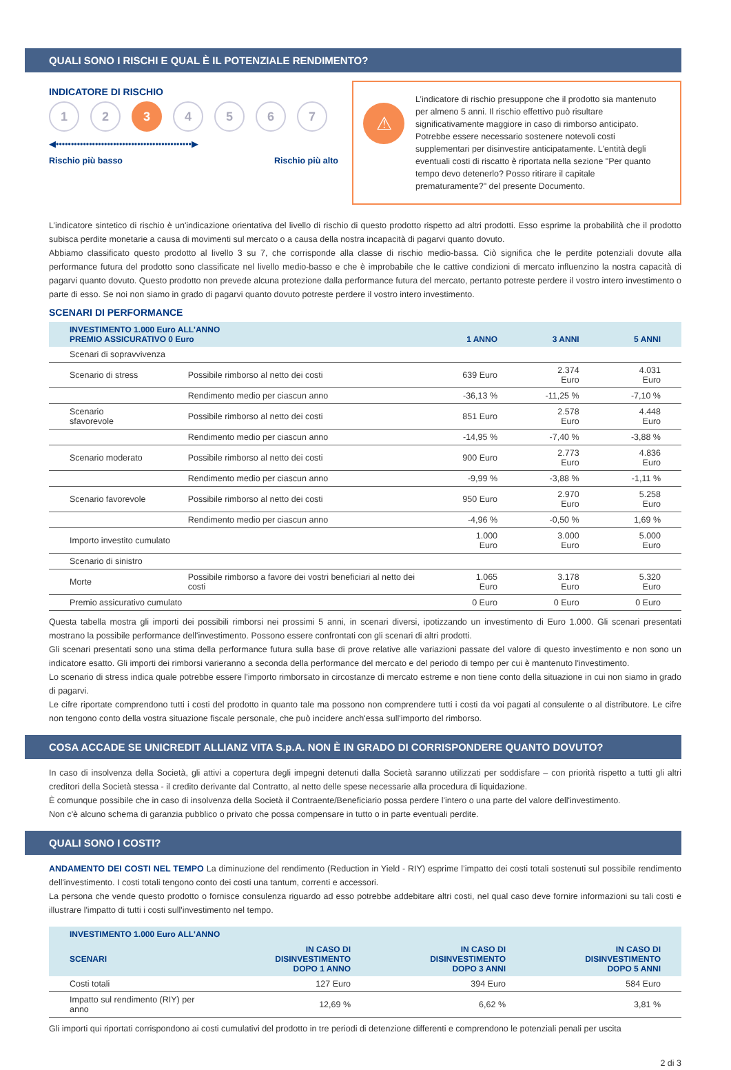QUALI SONO I RISCHI E QUAL È IL POTENZIALE RENDIMENTO?
INDICATORE DI RISCHIO
1 2 3 4 5 6 7
◀•••••••••••••••••••••••••••••••••••••••••••••▶
Rischio più basso Rischio più alto
⚠
L’indicatore di rischio presuppone che il prodotto sia mantenuto per almeno 5 anni. Il rischio effettivo può risultare significativamente maggiore in caso di rimborso anticipato. Potrebbe essere necessario sostenere notevoli costi supplementari per disinvestire anticipatamente. L'entità degli eventuali costi di riscatto è riportata nella sezione "Per quanto tempo devo detenerlo? Posso ritirare il capitale prematuramente?" del presente Documento.
L’indicatore sintetico di rischio è un'indicazione orientativa del livello di rischio di questo prodotto rispetto ad altri prodotti. Esso esprime la probabilità che il prodotto subisca perdite monetarie a causa di movimenti sul mercato o a causa della nostra incapacità di pagarvi quanto dovuto.
Abbiamo classificato questo prodotto al livello 3 su 7, che corrisponde alla classe di rischio medio-bassa. Ciò significa che le perdite potenziali dovute alla performance futura del prodotto sono classificate nel livello medio-basso e che è improbabile che le cattive condizioni di mercato influenzino la nostra capacità di pagarvi quanto dovuto. Questo prodotto non prevede alcuna protezione dalla performance futura del mercato, pertanto potreste perdere il vostro intero investimento o parte di esso. Se noi non siamo in grado di pagarvi quanto dovuto potreste perdere il vostro intero investimento.
SCENARI DI PERFORMANCE
| INVESTIMENTO 1.000 Euro ALL'ANNO PREMIO ASSICURATIVO 0 Euro | | 1 ANNO | 3 ANNI | 5 ANNI |
| --- | --- | --- | --- | --- |
| Scenari di sopravvivenza | | | | |
| Scenario di stress | Possibile rimborso al netto dei costi | 639 Euro | 2.374 Euro | 4.031 Euro |
| | Rendimento medio per ciascun anno | -36,13 % | -11,25 % | -7,10 % |
| Scenario sfavorevole | Possibile rimborso al netto dei costi | 851 Euro | 2.578 Euro | 4.448 Euro |
| | Rendimento medio per ciascun anno | -14,95 % | -7,40 % | -3,88 % |
| Scenario moderato | Possibile rimborso al netto dei costi | 900 Euro | 2.773 Euro | 4.836 Euro |
| | Rendimento medio per ciascun anno | -9,99 % | -3,88 % | -1,11 % |
| Scenario favorevole | Possibile rimborso al netto dei costi | 950 Euro | 2.970 Euro | 5.258 Euro |
| | Rendimento medio per ciascun anno | -4,96 % | -0,50 % | 1,69 % |
| Importo investito cumulato | | 1.000 Euro | 3.000 Euro | 5.000 Euro |
| Scenario di sinistro | | | | |
| Morte | Possibile rimborso a favore dei vostri beneficiari al netto dei costi | 1.065 Euro | 3.178 Euro | 5.320 Euro |
| Premio assicurativo cumulato | | 0 Euro | 0 Euro | 0 Euro |
Questa tabella mostra gli importi dei possibili rimborsi nei prossimi 5 anni, in scenari diversi, ipotizzando un investimento di Euro 1.000. Gli scenari presentati mostrano la possibile performance dell'investimento. Possono essere confrontati con gli scenari di altri prodotti.
Gli scenari presentati sono una stima della performance futura sulla base di prove relative alle variazioni passate del valore di questo investimento e non sono un indicatore esatto. Gli importi dei rimborsi varieranno a seconda della performance del mercato e del periodo di tempo per cui è mantenuto l'investimento.
Lo scenario di stress indica quale potrebbe essere l'importo rimborsato in circostanze di mercato estreme e non tiene conto della situazione in cui non siamo in grado di pagarvi.
Le cifre riportate comprendono tutti i costi del prodotto in quanto tale ma possono non comprendere tutti i costi da voi pagati al consulente o al distributore. Le cifre non tengono conto della vostra situazione fiscale personale, che può incidere anch'essa sull'importo del rimborso.
COSA ACCADE SE UNICREDIT ALLIANZ VITA S.p.A. NON È IN GRADO DI CORRISPONDERE QUANTO DOVUTO?
In caso di insolvenza della Società, gli attivi a copertura degli impegni detenuti dalla Società saranno utilizzati per soddisfare – con priorità rispetto a tutti gli altri creditori della Società stessa - il credito derivante dal Contratto, al netto delle spese necessarie alla procedura di liquidazione.
È comunque possibile che in caso di insolvenza della Società il Contraente/Beneficiario possa perdere l'intero o una parte del valore dell'investimento.
Non c'è alcuno schema di garanzia pubblico o privato che possa compensare in tutto o in parte eventuali perdite.
QUALI SONO I COSTI?
ANDAMENTO DEI COSTI NEL TEMPO La diminuzione del rendimento (Reduction in Yield - RIY) esprime l’impatto dei costi totali sostenuti sul possibile rendimento dell'investimento. I costi totali tengono conto dei costi una tantum, correnti e accessori.
La persona che vende questo prodotto o fornisce consulenza riguardo ad esso potrebbe addebitare altri costi, nel qual caso deve fornire informazioni su tali costi e illustrare l'impatto di tutti i costi sull'investimento nel tempo.
| INVESTIMENTO 1.000 Euro ALL'ANNO | | | |
| --- | --- | --- | --- |
| SCENARI | IN CASO DI DISINVESTIMENTO DOPO 1 ANNO | IN CASO DI DISINVESTIMENTO DOPO 3 ANNI | IN CASO DI DISINVESTIMENTO DOPO 5 ANNI |
| Costi totali | 127 Euro | 394 Euro | 584 Euro |
| Impatto sul rendimento (RIY) per anno | 12,69 % | 6,62 % | 3,81 % |
Gli importi qui riportati corrispondono ai costi cumulativi del prodotto in tre periodi di detenzione differenti e comprendono le potenziali penali per uscita
2 di 3